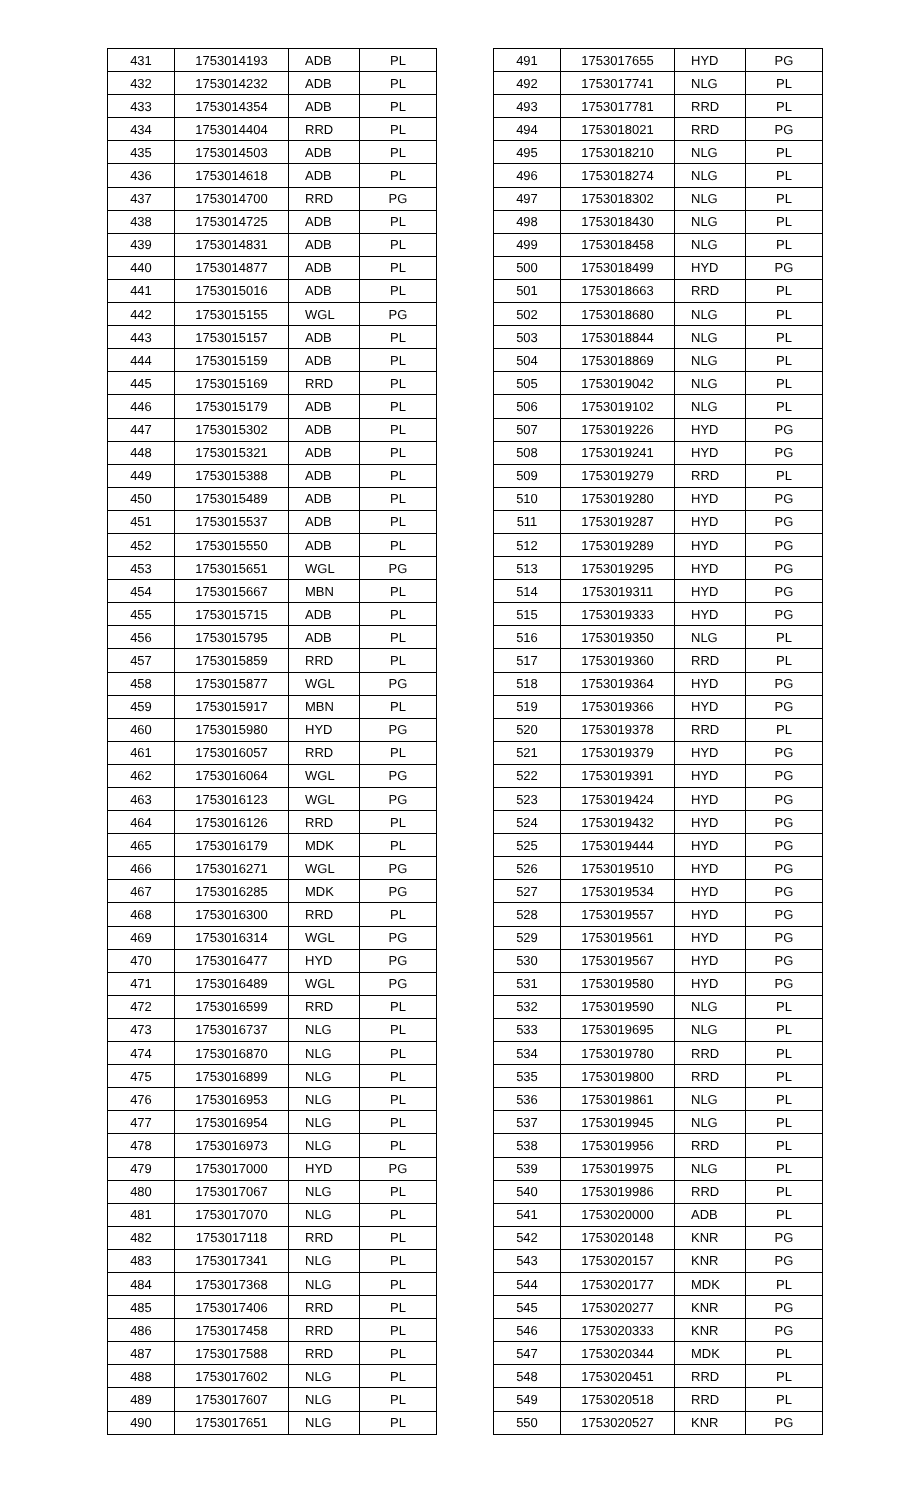| 431 | 1753014193 | ADB | PL |
| 432 | 1753014232 | ADB | PL |
| 433 | 1753014354 | ADB | PL |
| 434 | 1753014404 | RRD | PL |
| 435 | 1753014503 | ADB | PL |
| 436 | 1753014618 | ADB | PL |
| 437 | 1753014700 | RRD | PG |
| 438 | 1753014725 | ADB | PL |
| 439 | 1753014831 | ADB | PL |
| 440 | 1753014877 | ADB | PL |
| 441 | 1753015016 | ADB | PL |
| 442 | 1753015155 | WGL | PG |
| 443 | 1753015157 | ADB | PL |
| 444 | 1753015159 | ADB | PL |
| 445 | 1753015169 | RRD | PL |
| 446 | 1753015179 | ADB | PL |
| 447 | 1753015302 | ADB | PL |
| 448 | 1753015321 | ADB | PL |
| 449 | 1753015388 | ADB | PL |
| 450 | 1753015489 | ADB | PL |
| 451 | 1753015537 | ADB | PL |
| 452 | 1753015550 | ADB | PL |
| 453 | 1753015651 | WGL | PG |
| 454 | 1753015667 | MBN | PL |
| 455 | 1753015715 | ADB | PL |
| 456 | 1753015795 | ADB | PL |
| 457 | 1753015859 | RRD | PL |
| 458 | 1753015877 | WGL | PG |
| 459 | 1753015917 | MBN | PL |
| 460 | 1753015980 | HYD | PG |
| 461 | 1753016057 | RRD | PL |
| 462 | 1753016064 | WGL | PG |
| 463 | 1753016123 | WGL | PG |
| 464 | 1753016126 | RRD | PL |
| 465 | 1753016179 | MDK | PL |
| 466 | 1753016271 | WGL | PG |
| 467 | 1753016285 | MDK | PG |
| 468 | 1753016300 | RRD | PL |
| 469 | 1753016314 | WGL | PG |
| 470 | 1753016477 | HYD | PG |
| 471 | 1753016489 | WGL | PG |
| 472 | 1753016599 | RRD | PL |
| 473 | 1753016737 | NLG | PL |
| 474 | 1753016870 | NLG | PL |
| 475 | 1753016899 | NLG | PL |
| 476 | 1753016953 | NLG | PL |
| 477 | 1753016954 | NLG | PL |
| 478 | 1753016973 | NLG | PL |
| 479 | 1753017000 | HYD | PG |
| 480 | 1753017067 | NLG | PL |
| 481 | 1753017070 | NLG | PL |
| 482 | 1753017118 | RRD | PL |
| 483 | 1753017341 | NLG | PL |
| 484 | 1753017368 | NLG | PL |
| 485 | 1753017406 | RRD | PL |
| 486 | 1753017458 | RRD | PL |
| 487 | 1753017588 | RRD | PL |
| 488 | 1753017602 | NLG | PL |
| 489 | 1753017607 | NLG | PL |
| 490 | 1753017651 | NLG | PL |
| 491 | 1753017655 | HYD | PG |
| 492 | 1753017741 | NLG | PL |
| 493 | 1753017781 | RRD | PL |
| 494 | 1753018021 | RRD | PG |
| 495 | 1753018210 | NLG | PL |
| 496 | 1753018274 | NLG | PL |
| 497 | 1753018302 | NLG | PL |
| 498 | 1753018430 | NLG | PL |
| 499 | 1753018458 | NLG | PL |
| 500 | 1753018499 | HYD | PG |
| 501 | 1753018663 | RRD | PL |
| 502 | 1753018680 | NLG | PL |
| 503 | 1753018844 | NLG | PL |
| 504 | 1753018869 | NLG | PL |
| 505 | 1753019042 | NLG | PL |
| 506 | 1753019102 | NLG | PL |
| 507 | 1753019226 | HYD | PG |
| 508 | 1753019241 | HYD | PG |
| 509 | 1753019279 | RRD | PL |
| 510 | 1753019280 | HYD | PG |
| 511 | 1753019287 | HYD | PG |
| 512 | 1753019289 | HYD | PG |
| 513 | 1753019295 | HYD | PG |
| 514 | 1753019311 | HYD | PG |
| 515 | 1753019333 | HYD | PG |
| 516 | 1753019350 | NLG | PL |
| 517 | 1753019360 | RRD | PL |
| 518 | 1753019364 | HYD | PG |
| 519 | 1753019366 | HYD | PG |
| 520 | 1753019378 | RRD | PL |
| 521 | 1753019379 | HYD | PG |
| 522 | 1753019391 | HYD | PG |
| 523 | 1753019424 | HYD | PG |
| 524 | 1753019432 | HYD | PG |
| 525 | 1753019444 | HYD | PG |
| 526 | 1753019510 | HYD | PG |
| 527 | 1753019534 | HYD | PG |
| 528 | 1753019557 | HYD | PG |
| 529 | 1753019561 | HYD | PG |
| 530 | 1753019567 | HYD | PG |
| 531 | 1753019580 | HYD | PG |
| 532 | 1753019590 | NLG | PL |
| 533 | 1753019695 | NLG | PL |
| 534 | 1753019780 | RRD | PL |
| 535 | 1753019800 | RRD | PL |
| 536 | 1753019861 | NLG | PL |
| 537 | 1753019945 | NLG | PL |
| 538 | 1753019956 | RRD | PL |
| 539 | 1753019975 | NLG | PL |
| 540 | 1753019986 | RRD | PL |
| 541 | 1753020000 | ADB | PL |
| 542 | 1753020148 | KNR | PG |
| 543 | 1753020157 | KNR | PG |
| 544 | 1753020177 | MDK | PL |
| 545 | 1753020277 | KNR | PG |
| 546 | 1753020333 | KNR | PG |
| 547 | 1753020344 | MDK | PL |
| 548 | 1753020451 | RRD | PL |
| 549 | 1753020518 | RRD | PL |
| 550 | 1753020527 | KNR | PG |